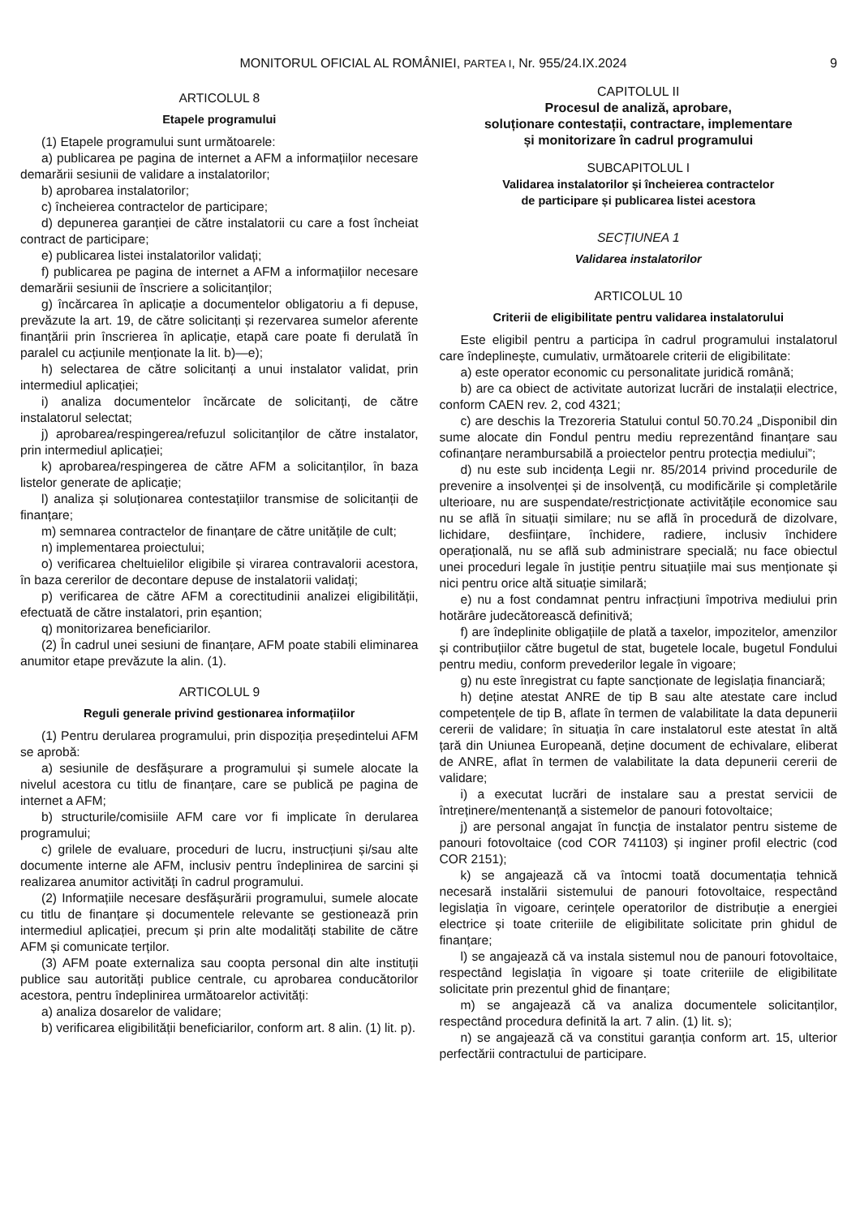MONITORUL OFICIAL AL ROMÂNIEI, PARTEA I, Nr. 955/24.IX.2024
9
ARTICOLUL 8
Etapele programului
(1) Etapele programului sunt următoarele:
a) publicarea pe pagina de internet a AFM a informațiilor necesare demarării sesiunii de validare a instalatorilor;
b) aprobarea instalatorilor;
c) încheierea contractelor de participare;
d) depunerea garanției de către instalatorii cu care a fost încheiat contract de participare;
e) publicarea listei instalatorilor validați;
f) publicarea pe pagina de internet a AFM a informațiilor necesare demarării sesiunii de înscriere a solicitanților;
g) încărcarea în aplicație a documentelor obligatoriu a fi depuse, prevăzute la art. 19, de către solicitanți și rezervarea sumelor aferente finanțării prin înscrierea în aplicație, etapă care poate fi derulată în paralel cu acțiunile menționate la lit. b)—e);
h) selectarea de către solicitanți a unui instalator validat, prin intermediul aplicației;
i) analiza documentelor încărcate de solicitanți, de către instalatorul selectat;
j) aprobarea/respingerea/refuzul solicitanților de către instalator, prin intermediul aplicației;
k) aprobarea/respingerea de către AFM a solicitanților, în baza listelor generate de aplicație;
l) analiza și soluționarea contestațiilor transmise de solicitanții de finanțare;
m) semnarea contractelor de finanțare de către unitățile de cult;
n) implementarea proiectului;
o) verificarea cheltuielilor eligibile și virarea contravalorii acestora, în baza cererilor de decontare depuse de instalatorii validați;
p) verificarea de către AFM a corectitudinii analizei eligibilității, efectuată de către instalatori, prin eșantion;
q) monitorizarea beneficiarilor.
(2) În cadrul unei sesiuni de finanțare, AFM poate stabili eliminarea anumitor etape prevăzute la alin. (1).
ARTICOLUL 9
Reguli generale privind gestionarea informațiilor
(1) Pentru derularea programului, prin dispoziția președintelui AFM se aprobă:
a) sesiunile de desfășurare a programului și sumele alocate la nivelul acestora cu titlu de finanțare, care se publică pe pagina de internet a AFM;
b) structurile/comisiile AFM care vor fi implicate în derularea programului;
c) grilele de evaluare, proceduri de lucru, instrucțiuni și/sau alte documente interne ale AFM, inclusiv pentru îndeplinirea de sarcini și realizarea anumitor activități în cadrul programului.
(2) Informațiile necesare desfășurării programului, sumele alocate cu titlu de finanțare și documentele relevante se gestionează prin intermediul aplicației, precum și prin alte modalități stabilite de către AFM și comunicate terților.
(3) AFM poate externaliza sau coopta personal din alte instituții publice sau autorități publice centrale, cu aprobarea conducătorilor acestora, pentru îndeplinirea următoarelor activități:
a) analiza dosarelor de validare;
b) verificarea eligibilității beneficiarilor, conform art. 8 alin. (1) lit. p).
CAPITOLUL II
Procesul de analiză, aprobare,
soluționare contestații, contractare, implementare
și monitorizare în cadrul programului
SUBCAPITOLUL I
Validarea instalatorilor și încheierea contractelor
de participare și publicarea listei acestora
SECȚIUNEA 1
Validarea instalatorilor
ARTICOLUL 10
Criterii de eligibilitate pentru validarea instalatorului
Este eligibil pentru a participa în cadrul programului instalatorul care îndeplinește, cumulativ, următoarele criterii de eligibilitate:
a) este operator economic cu personalitate juridică română;
b) are ca obiect de activitate autorizat lucrări de instalații electrice, conform CAEN rev. 2, cod 4321;
c) are deschis la Trezoreria Statului contul 50.70.24 „Disponibil din sume alocate din Fondul pentru mediu reprezentând finanțare sau cofinanțare nerambursabilă a proiectelor pentru protecția mediului”;
d) nu este sub incidența Legii nr. 85/2014 privind procedurile de prevenire a insolvenței și de insolvență, cu modificările și completările ulterioare, nu are suspendate/restricționate activitățile economice sau nu se află în situații similare; nu se află în procedură de dizolvare, lichidare, desființare, închidere, radiere, inclusiv închidere operațională, nu se află sub administrare specială; nu face obiectul unei proceduri legale în justiție pentru situațiile mai sus menționate și nici pentru orice altă situație similară;
e) nu a fost condamnat pentru infracțiuni împotriva mediului prin hotărâre judecătorească definitivă;
f) are îndeplinite obligațiile de plată a taxelor, impozitelor, amenzilor și contribuțiilor către bugetul de stat, bugetele locale, bugetul Fondului pentru mediu, conform prevederilor legale în vigoare;
g) nu este înregistrat cu fapte sancționate de legislația financiară;
h) deține atestat ANRE de tip B sau alte atestate care includ competențele de tip B, aflate în termen de valabilitate la data depunerii cererii de validare; în situația în care instalatorul este atestat în altă țară din Uniunea Europeană, deține document de echivalare, eliberat de ANRE, aflat în termen de valabilitate la data depunerii cererii de validare;
i) a executat lucrări de instalare sau a prestat servicii de întreținere/mentenanță a sistemelor de panouri fotovoltaice;
j) are personal angajat în funcția de instalator pentru sisteme de panouri fotovoltaice (cod COR 741103) și inginer profil electric (cod COR 2151);
k) se angajează că va întocmi toată documentația tehnică necesară instalării sistemului de panouri fotovoltaice, respectând legislația în vigoare, cerințele operatorilor de distribuție a energiei electrice și toate criteriile de eligibilitate solicitate prin ghidul de finanțare;
l) se angajează că va instala sistemul nou de panouri fotovoltaice, respectând legislația în vigoare și toate criteriile de eligibilitate solicitate prin prezentul ghid de finanțare;
m) se angajează că va analiza documentele solicitanților, respectând procedura definită la art. 7 alin. (1) lit. s);
n) se angajează că va constitui garanția conform art. 15, ulterior perfectării contractului de participare.